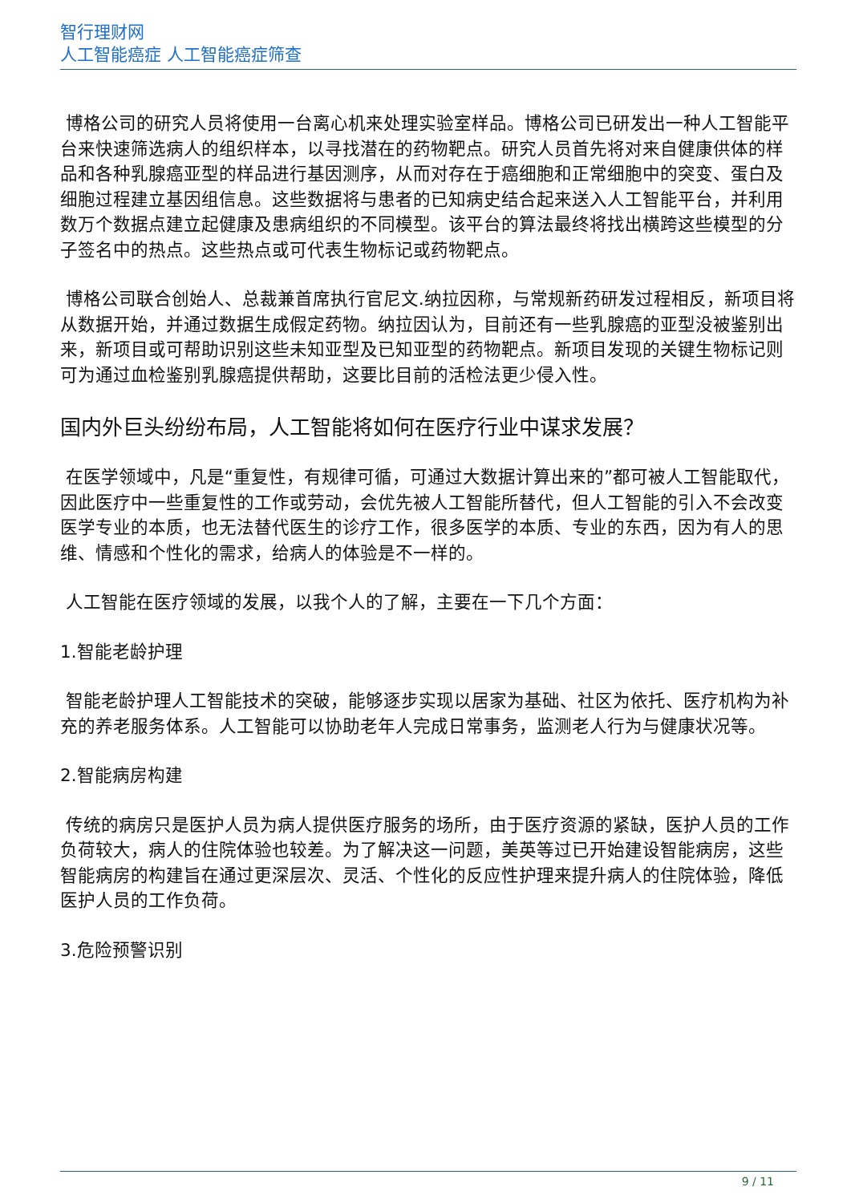智行理财网
人工智能癌症 人工智能癌症筛查
博格公司的研究人员将使用一台离心机来处理实验室样品。博格公司已研发出一种人工智能平台来快速筛选病人的组织样本，以寻找潜在的药物靶点。研究人员首先将对来自健康供体的样品和各种乳腺癌亚型的样品进行基因测序，从而对存在于癌细胞和正常细胞中的突变、蛋白及细胞过程建立基因组信息。这些数据将与患者的已知病史结合起来送入人工智能平台，并利用数万个数据点建立起健康及患病组织的不同模型。该平台的算法最终将找出横跨这些模型的分子签名中的热点。这些热点或可代表生物标记或药物靶点。
博格公司联合创始人、总裁兼首席执行官尼文.纳拉因称，与常规新药研发过程相反，新项目将从数据开始，并通过数据生成假定药物。纳拉因认为，目前还有一些乳腺癌的亚型没被鉴别出来，新项目或可帮助识别这些未知亚型及已知亚型的药物靶点。新项目发现的关键生物标记则可为通过血检鉴别乳腺癌提供帮助，这要比目前的活检法更少侵入性。
国内外巨头纷纷布局，人工智能将如何在医疗行业中谋求发展？
在医学领域中，凡是“重复性，有规律可循，可通过大数据计算出来的”都可被人工智能取代，因此医疗中一些重复性的工作或劳动，会优先被人工智能所替代，但人工智能的引入不会改变医学专业的本质，也无法替代医生的诊疗工作，很多医学的本质、专业的东西，因为有人的思维、情感和个性化的需求，给病人的体验是不一样的。
人工智能在医疗领域的发展，以我个人的了解，主要在一下几个方面：
1.智能老龄护理
智能老龄护理人工智能技术的突破，能够逐步实现以居家为基础、社区为依托、医疗机构为补充的养老服务体系。人工智能可以协助老年人完成日常事务，监测老人行为与健康状况等。
2.智能病房构建
传统的病房只是医护人员为病人提供医疗服务的场所，由于医疗资源的紧缺，医护人员的工作负荷较大，病人的住院体验也较差。为了解决这一问题，美英等过已开始建设智能病房，这些智能病房的构建旨在通过更深层次、灵活、个性化的反应性护理来提升病人的住院体验，降低医护人员的工作负荷。
3.危险预警识别
9 / 11